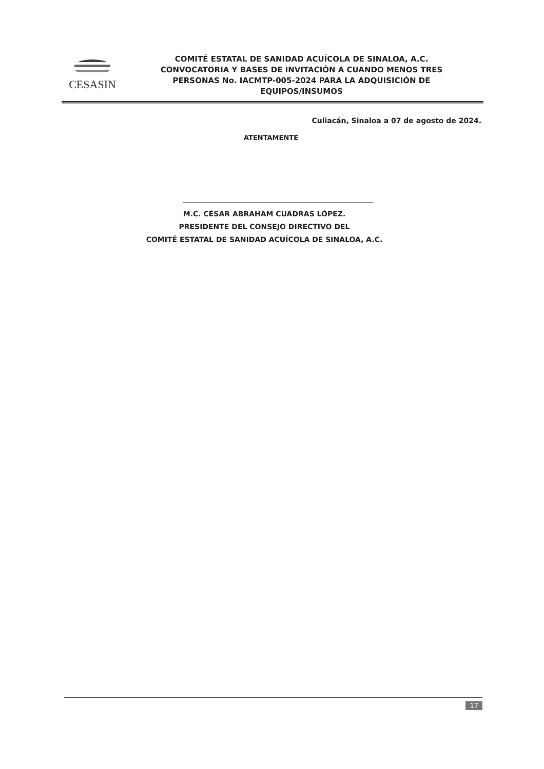CESASIN
COMITÉ ESTATAL DE SANIDAD ACUÍCOLA DE SINALOA, A.C.
CONVOCATORIA Y BASES DE INVITACIÓN A CUANDO MENOS TRES
PERSONAS No. IACMTP-005-2024 PARA LA ADQUISICIÓN DE
EQUIPOS/INSUMOS
Culiacán, Sinaloa a 07 de agosto de 2024.
ATENTAMENTE
M.C. CÉSAR ABRAHAM CUADRAS LÓPEZ.
PRESIDENTE DEL CONSEJO DIRECTIVO DEL
COMITÉ ESTATAL DE SANIDAD ACUÍCOLA DE SINALOA, A.C.
17